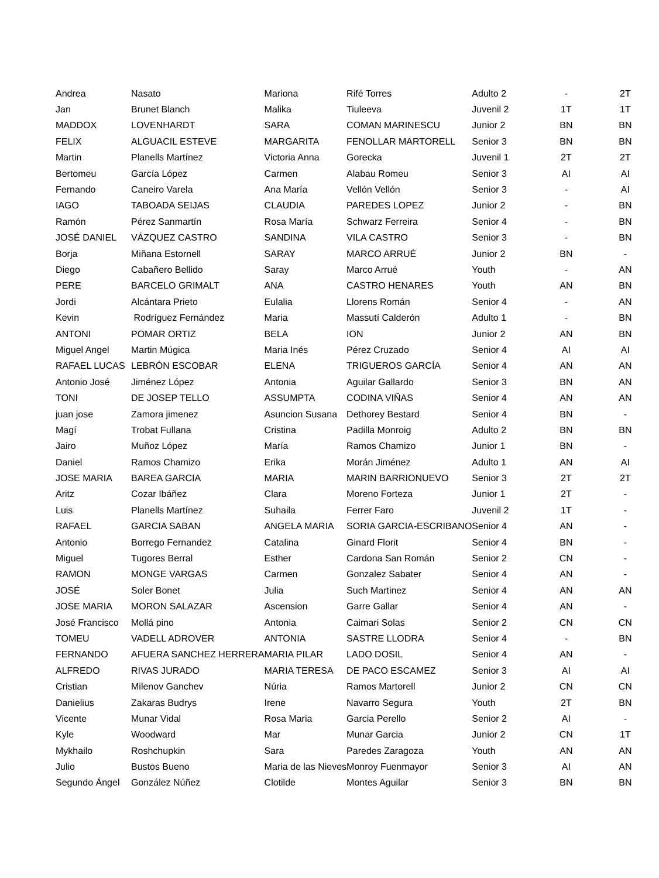| Andrea | Nasato | Mariona | Rifé Torres | Adulto 2 | - | 2T |
| Jan | Brunet Blanch | Malika | Tiuleeva | Juvenil 2 | 1T | 1T |
| MADDOX | LOVENHARDT | SARA | COMAN MARINESCU | Junior 2 | BN | BN |
| FELIX | ALGUACIL ESTEVE | MARGARITA | FENOLLAR MARTORELL | Senior 3 | BN | BN |
| Martin | Planells Martínez | Victoria Anna | Gorecka | Juvenil 1 | 2T | 2T |
| Bertomeu | García López | Carmen | Alabau Romeu | Senior 3 | AI | AI |
| Fernando | Caneiro Varela | Ana María | Vellón Vellón | Senior 3 | - | AI |
| IAGO | TABOADA SEIJAS | CLAUDIA | PAREDES LOPEZ | Junior 2 | - | BN |
| Ramón | Pérez Sanmartín | Rosa María | Schwarz Ferreira | Senior 4 | - | BN |
| JOSÉ DANIEL | VÁZQUEZ CASTRO | SANDINA | VILA CASTRO | Senior 3 | - | BN |
| Borja | Miñana Estornell | SARAY | MARCO ARRUÉ | Junior 2 | BN | - |
| Diego | Cabañero Bellido | Saray | Marco Arrué | Youth | - | AN |
| PERE | BARCELO GRIMALT | ANA | CASTRO HENARES | Youth | AN | BN |
| Jordi | Alcántara Prieto | Eulalia | Llorens Román | Senior 4 | - | AN |
| Kevin | Rodríguez Fernández | Maria | Massutí Calderón | Adulto 1 | - | BN |
| ANTONI | POMAR ORTIZ | BELA | ION | Junior 2 | AN | BN |
| Miguel Angel | Martin Múgica | Maria Inés | Pérez Cruzado | Senior 4 | AI | AI |
| RAFAEL LUCAS | LEBRÓN ESCOBAR | ELENA | TRIGUEROS GARCÍA | Senior 4 | AN | AN |
| Antonio José | Jiménez López | Antonia | Aguilar Gallardo | Senior 3 | BN | AN |
| TONI | DE JOSEP TELLO | ASSUMPTA | CODINA VIÑAS | Senior 4 | AN | AN |
| juan jose | Zamora jimenez | Asuncion Susana | Dethorey Bestard | Senior 4 | BN | - |
| Magí | Trobat Fullana | Cristina | Padilla Monroig | Adulto 2 | BN | BN |
| Jairo | Muñoz López | María | Ramos Chamizo | Junior 1 | BN | - |
| Daniel | Ramos Chamizo | Erika | Morán Jiménez | Adulto 1 | AN | AI |
| JOSE MARIA | BAREA GARCIA | MARIA | MARIN BARRIONUEVO | Senior 3 | 2T | 2T |
| Aritz | Cozar Ibáñez | Clara | Moreno Forteza | Junior 1 | 2T | - |
| Luis | Planells Martínez | Suhaila | Ferrer Faro | Juvenil 2 | 1T | - |
| RAFAEL | GARCIA SABAN | ANGELA MARIA | SORIA GARCIA-ESCRIBANO | Senior 4 | AN | - |
| Antonio | Borrego Fernandez | Catalina | Ginard Florit | Senior 4 | BN | - |
| Miguel | Tugores Berral | Esther | Cardona San Román | Senior 2 | CN | - |
| RAMON | MONGE VARGAS | Carmen | Gonzalez Sabater | Senior 4 | AN | - |
| JOSÉ | Soler Bonet | Julia | Such Martinez | Senior 4 | AN | AN |
| JOSE MARIA | MORON SALAZAR | Ascension | Garre Gallar | Senior 4 | AN | - |
| José Francisco | Mollá pino | Antonia | Caimari Solas | Senior 2 | CN | CN |
| TOMEU | VADELL ADROVER | ANTONIA | SASTRE LLODRA | Senior 4 | - | BN |
| FERNANDO | AFUERA SANCHEZ HERRERA | MARIA PILAR | LADO DOSIL | Senior 4 | AN | - |
| ALFREDO | RIVAS JURADO | MARIA TERESA | DE PACO ESCAMEZ | Senior 3 | AI | AI |
| Cristian | Milenov Ganchev | Núria | Ramos Martorell | Junior 2 | CN | CN |
| Danielius | Zakaras Budrys | Irene | Navarro Segura | Youth | 2T | BN |
| Vicente | Munar Vidal | Rosa Maria | Garcia Perello | Senior 2 | AI | - |
| Kyle | Woodward | Mar | Munar Garcia | Junior 2 | CN | 1T |
| Mykhailo | Roshchupkin | Sara | Paredes Zaragoza | Youth | AN | AN |
| Julio | Bustos Bueno | Maria de las Nieves | Monroy Fuenmayor | Senior 3 | AI | AN |
| Segundo Ángel | González Núñez | Clotilde | Montes Aguilar | Senior 3 | BN | BN |